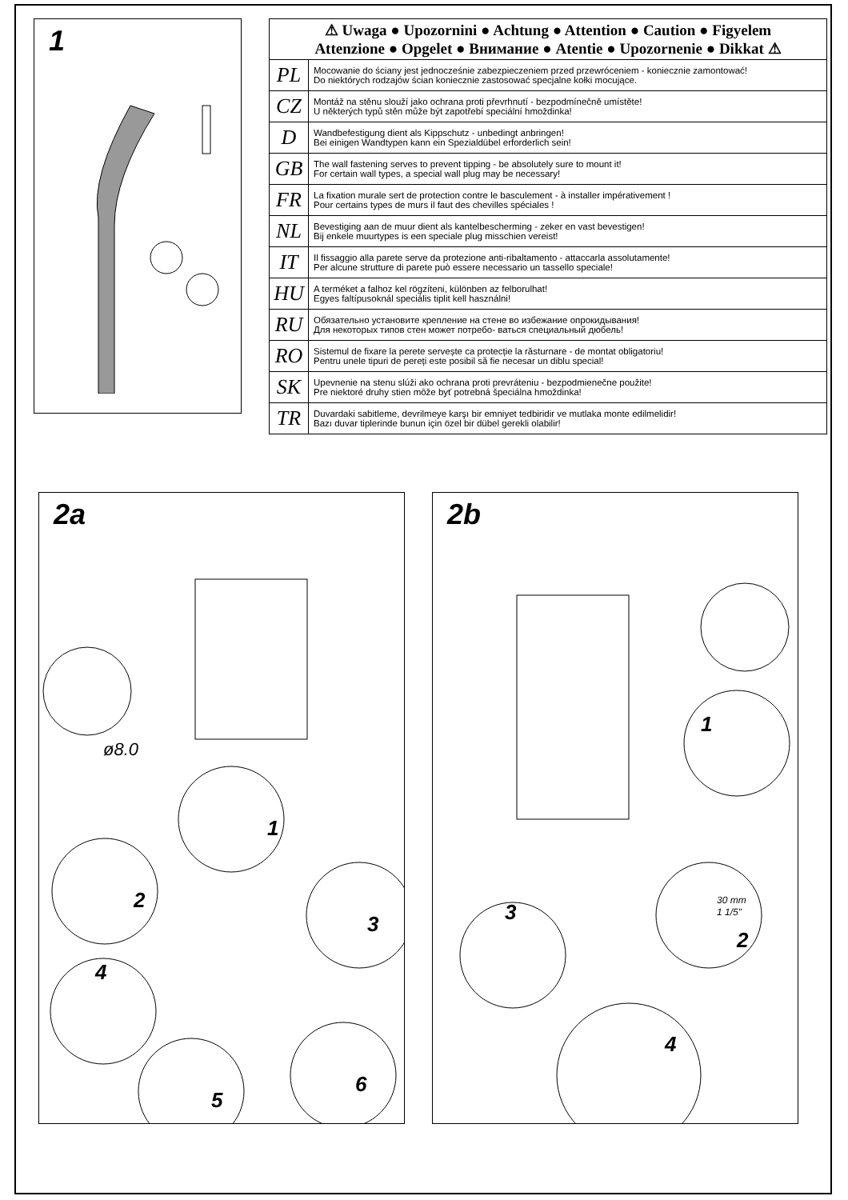1
| ⚠ Uwaga ● Upozornini ● Achtung ● Attention ● Caution ● Figyelem Attenzione ● Opgelet ● Внимание ● Atentie ● Upozornenie ● Dikkat ⚠ | |
| --- | --- |
| PL | Mocowanie do ściany jest jednocześnie zabezpieczeniem przed przewróceniem - koniecznie zamontować! Do niektórych rodzajów ścian koniecznie zastosować specjalne kołki mocujące. |
| CZ | Montáž na stěnu slouží jako ochrana proti převrhnutí - bezpodmínečně umístěte! U některých typů stěn může být zapotřebí speciální hmoždinka! |
| D | Wandbefestigung dient als Kippschutz - unbedingt anbringen! Bei einigen Wandtypen kann ein Spezialdübel erforderlich sein! |
| GB | The wall fastening serves to prevent tipping - be absolutely sure to mount it! For certain wall types, a special wall plug may be necessary! |
| FR | La fixation murale sert de protection contre le basculement - à installer impérativement ! Pour certains types de murs il faut des chevilles spéciales ! |
| NL | Bevestiging aan de muur dient als kantelbescherming - zeker en vast bevestigen! Bij enkele muurtypes is een speciale plug misschien vereist! |
| IT | Il fissaggio alla parete serve da protezione anti-ribaltamento - attaccarla assolutamente! Per alcune strutture di parete può essere necessario un tassello speciale! |
| HU | A terméket a falhoz kel rögzíteni, különben az felborulhat! Egyes faltípusoknál speciális tiplit kell használni! |
| RU | Обязательно установите крепление на стене во избежание опрокидывания! Для некоторых типов стен может потребо- ваться специальный дюбель! |
| RO | Sistemul de fixare la perete servește ca protecție la răsturnare - de montat obligatoriu! Pentru unele tipuri de pereți este posibil să fie necesar un diblu special! |
| SK | Upevnenie na stenu slúži ako ochrana proti prevráteniu - bezpodmienečne použite! Pre niektoré druhy stien môže byť potrebná špeciálna hmoždinka! |
| TR | Duvardaki sabitleme, devrilmeye karşı bir emniyet tedbiridir ve mutlaka monte edilmelidir! Bazı duvar tiplerinde bunun için özel bir dübel gerekli olabilir! |
2a
ø8.0
1
2
3
4
5
6
2b
1
30 mm
1 1/5"
2
3
4